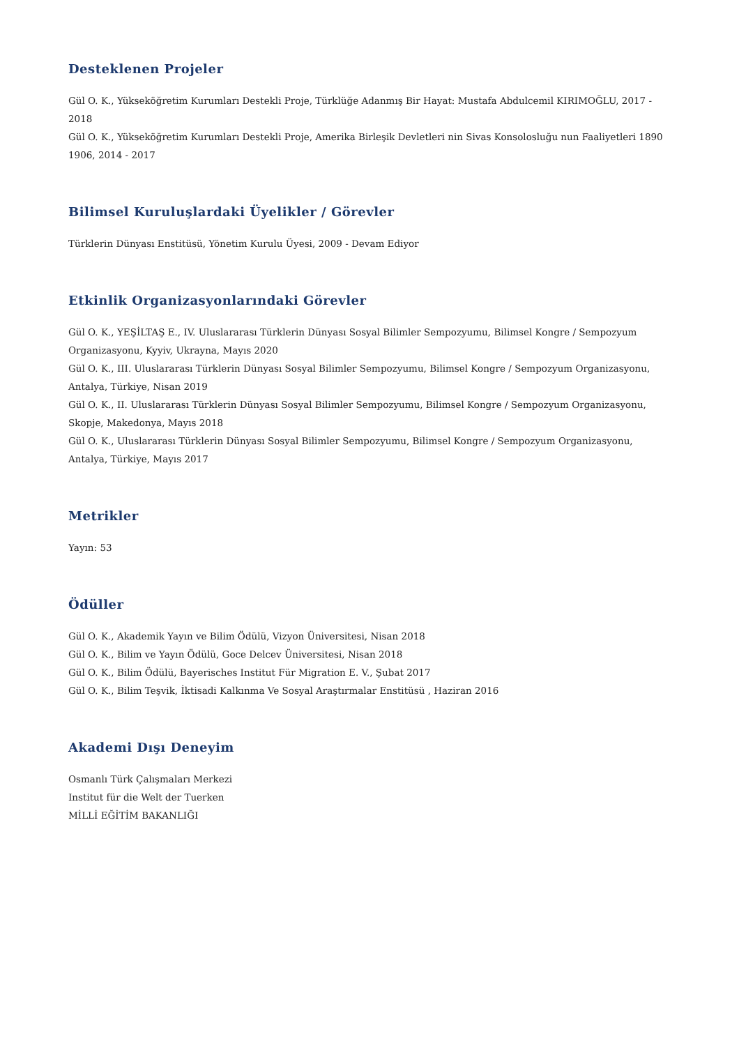Desteklenen Projeler
Gül O. K., Yükseköğretim Kurumları Destekli Proje, Türklüğe Adanmış Bir Hayat: Mustafa Abdulcemil KIRIMOĞLU, 2017 - 2018
Gül O. K., Yükseköğretim Kurumları Destekli Proje, Amerika Birleşik Devletleri nin Sivas Konsolosluğu nun Faaliyetleri 1890 1906, 2014 - 2017
Bilimsel Kuruluşlardaki Üyelikler / Görevler
Türklerin Dünyası Enstitüsü, Yönetim Kurulu Üyesi, 2009 - Devam Ediyor
Etkinlik Organizasyonlarındaki Görevler
Gül O. K., YEŞİLTAŞ E., IV. Uluslararası Türklerin Dünyası Sosyal Bilimler Sempozyumu, Bilimsel Kongre / Sempozyum Organizasyonu, Kyyiv, Ukrayna, Mayıs 2020
Gül O. K., III. Uluslararası Türklerin Dünyası Sosyal Bilimler Sempozyumu, Bilimsel Kongre / Sempozyum Organizasyonu, Antalya, Türkiye, Nisan 2019
Gül O. K., II. Uluslararası Türklerin Dünyası Sosyal Bilimler Sempozyumu, Bilimsel Kongre / Sempozyum Organizasyonu, Skopje, Makedonya, Mayıs 2018
Gül O. K., Uluslararası Türklerin Dünyası Sosyal Bilimler Sempozyumu, Bilimsel Kongre / Sempozyum Organizasyonu, Antalya, Türkiye, Mayıs 2017
Metrikler
Yayın: 53
Ödüller
Gül O. K., Akademik Yayın ve Bilim Ödülü, Vizyon Üniversitesi, Nisan 2018
Gül O. K., Bilim ve Yayın Ödülü, Goce Delcev Üniversitesi, Nisan 2018
Gül O. K., Bilim Ödülü, Bayerisches Institut Für Migration E. V., Şubat 2017
Gül O. K., Bilim Teşvik, İktisadi Kalkınma Ve Sosyal Araştırmalar Enstitüsü , Haziran 2016
Akademi Dışı Deneyim
Osmanlı Türk Çalışmaları Merkezi
Institut für die Welt der Tuerken
MİLLİ EĞİTİM BAKANLIĞI